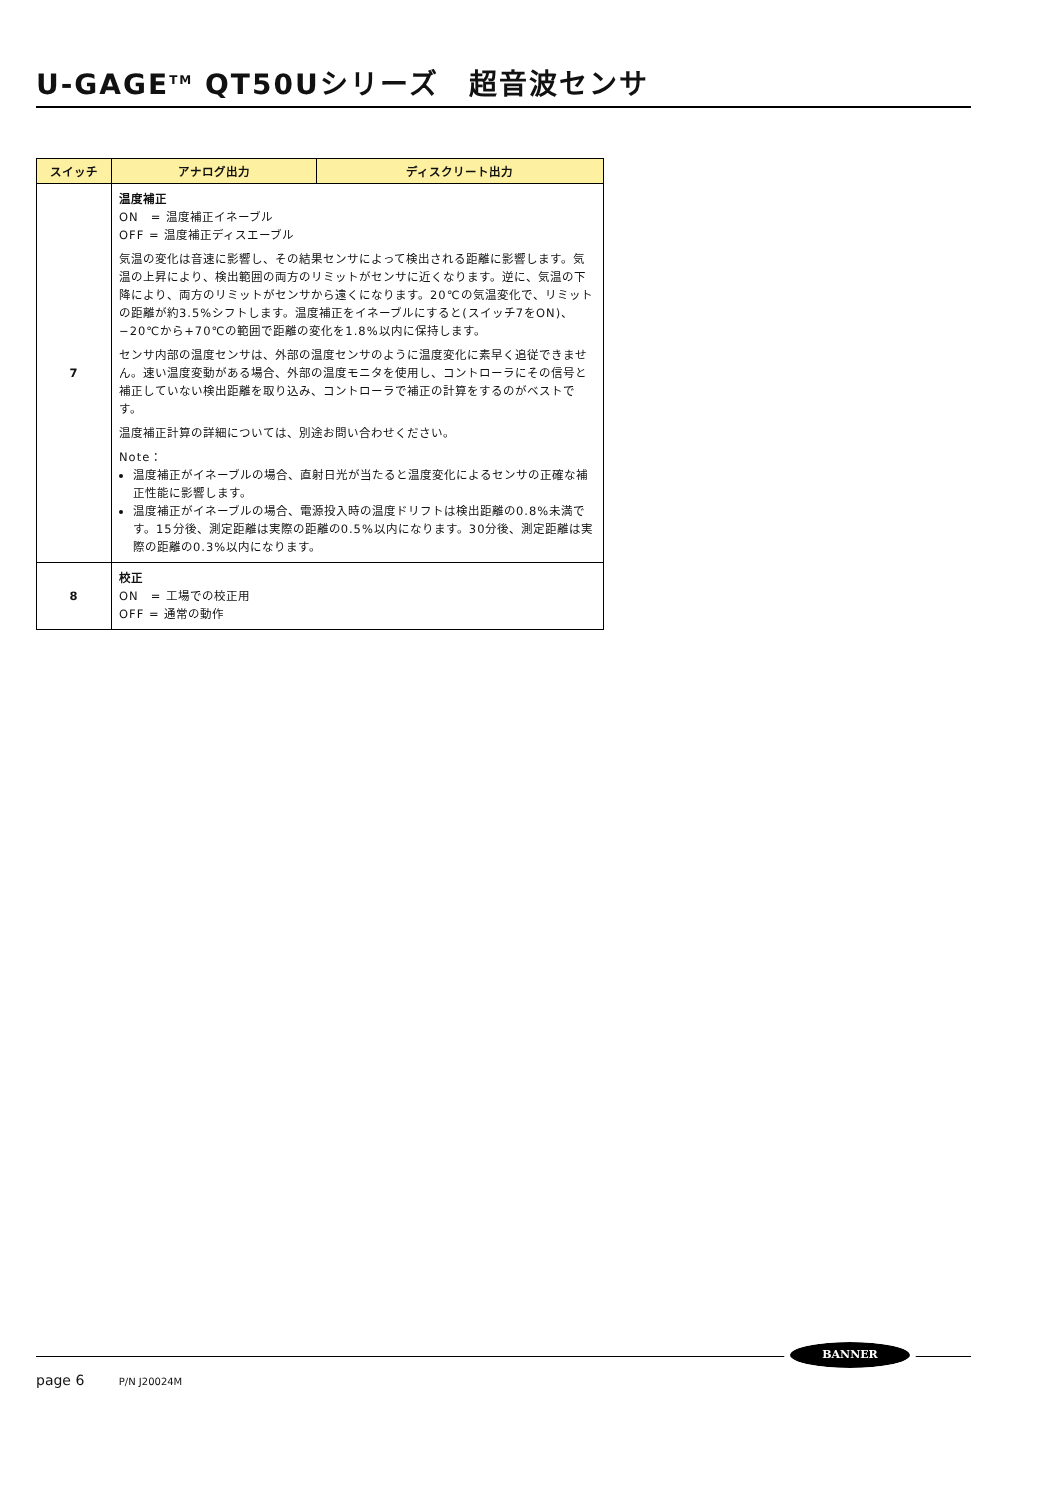U-GAGE<sup>TM</sup> QT50Uシリーズ　超音波センサ
| スイッチ | アナログ出力 | ディスクリート出力 |
| --- | --- | --- |
| 7 | 温度補正 ON = 温度補正イネーブル OFF = 温度補正ディスエーブル 気温の変化は音速に影響し、その結果センサによって検出される距離に影響します。気温の上昇により、検出範囲の両方のリミットがセンサに近くなります。逆に、気温の下降により、両方のリミットがセンサから遠くになります。20℃の気温変化で、リミットの距離が約3.5%シフトします。温度補正をイネーブルにすると(スイッチ7をON)、−20℃から+70℃の範囲で距離の変化を1.8%以内に保持します。 センサ内部の温度センサは、外部の温度センサのように温度変化に素早く追従できません。速い温度変動がある場合、外部の温度モニタを使用し、コントローラにその信号と補正していない検出距離を取り込み、コントローラで補正の計算をするのがベストです。 温度補正計算の詳細については、別途お問い合わせください。 Note： 温度補正がイネーブルの場合、直射日光が当たると温度変化によるセンサの正確な補正性能に影響します。 温度補正がイネーブルの場合、電源投入時の温度ドリフトは検出距離の0.8%未満です。15分後、測定距離は実際の距離の0.5%以内になります。30分後、測定距離は実際の距離の0.3%以内になります。 | |
| 8 | 校正 ON = 工場での校正用 OFF = 通常の動作 | |
BANNER
page 6 P/N J20024M